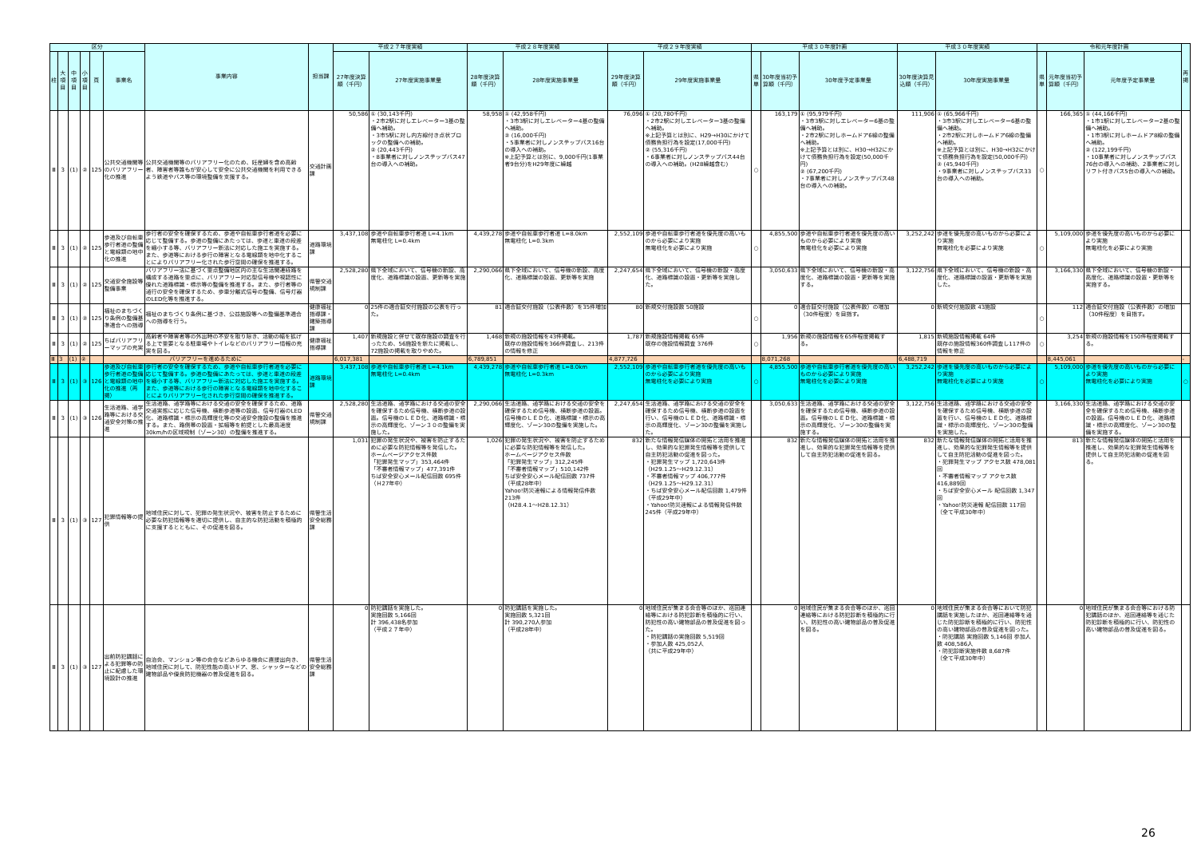| 区分 | | | | | | 事業内容 | 担当課 | 平成２７年度実績 | | 平成２８年度実績 | | 平成２９年度実績 | | 平成３０年度計画 | | | 平成３０年度実績 | | 令和元年度計画 | | | 再掲 |
| --- | --- | --- | --- | --- | --- | --- | --- | --- | --- | --- | --- | --- | --- | --- | --- | --- | --- | --- | --- | --- | --- | --- |
| 柱 | 大項目 | 中項目 | 小項目 | 頁 | 事業名 | | | 27年度決算額（千円） | 27年度実施事業量 | 28年度決算額（千円） | 28年度実施事業量 | 29年度決算額（千円） | 29年度実施事業量 | 県単 | 30年度当初予算額（千円） | 30年度予定事業量 | 30年度決算見込額（千円） | 30年度実施事業量 | 県単 | 元年度当初予算額（千円） | 元年度予定事業量 | |
| Ⅲ | 3 | (1) | ② | 125 | 公共交通機関等のバリアフリー化の推進 | 公共交通機関等のバリアフリー化のため、妊産婦を含め高齢者、障害者等誰もが安心して安全に公共交通機関を利用できるよう鉄道やバス等の環境整備を支援する。 | 交通計画課 | 50,586 | ① (30,143千円) ・2市2駅に対しエレベーター3基の整備へ補助。 ・3市5駅に対し内方線付き点状ブロックの整備への補助。 ② (20,443千円) ・8事業者に対しノンステップバス47台の導入への補助。 | 58,958 | ① (42,958千円) ・3市3駅に対しエレベーター4基の整備へ補助。 ② (16,000千円) ・5事業者に対しノンステップバス16台の導入への補助。 ※上記予算とは別に、9,000千円(1事業者9台分)をH29年度に繰越 | 76,096 | ① (20,780千円) ・2市2駅に対しエレベーター3基の整備へ補助。 ※上記予算とは別に、H29→H30にかけて債務負担行為を設定(17,000千円) ② (55,316千円) ・6事業者に対しノンステップバス44台の導入への補助。(H28繰越含む) | ○ | 163,179 | ① (95,979千円) ・3市3駅に対しエレベーター6基の整備へ補助。 ・2市2駅に対しホームドア6線の整備へ補助。 ※上記予算とは別に、H30→H32にかけて債務負担行為を設定(50,000千円) ② (67,200千円) ・7事業者に対しノンステップバス48台の導入への補助。 | 111,906 | ① (65,966千円) ・3市3駅に対しエレベーター6基の整備へ補助。 ・2市2駅に対しホームドア6線の整備へ補助。 ※上記予算とは別に、H30→H32にかけて債務負担行為を設定(50,000千円) ② (45,940千円) ・9事業者に対しノンステップバス33台の導入への補助。 | ○ | 166,365 | ① (44,166千円) ・1市1駅に対しエレベーター2基の整備へ補助。 ・1市3駅に対しホームドア8線の整備へ補助。 ② (122,199千円) ・10事業者に対しノンステップバス76台の導入への補助、2事業者に対しリフト付きバス5台の導入への補助。 | |
| Ⅲ | 3 | (1) | ② | 125 | 歩道及び自転車歩行者道の整備と電線類の地中化の推進 | 歩行者の安全を確保するため、歩道や自転車歩行者道を必要に応じて整備する。歩道の整備にあたっては、歩道と車道の段差を縮小する等、バリアフリー新法に対応した施工を実施する。また、歩道等における歩行の障害となる電線類を地中化することによりバリアフリー化された歩行空間の確保を推進する。 | 道路環境課 | 3,437,108 | 歩道や自転車歩行者道 L=4.1km 無電柱化 L=0.4km | 4,439,278 | 歩道や自転車歩行者道 L=8.0km 無電柱化 L=0.3km | 2,552,109 | 歩道や自転車歩行者道を優先度の高いものから必要により実施 無電柱化を必要により実施 | ○ | 4,855,500 | 歩道や自転車歩行者道を優先度の高いものから必要により実施 無電柱化を必要により実施 | 3,252,242 | 歩道を優先度の高いものから必要により実施 無電柱化を必要により実施 | ○ | 5,109,000 | 歩道を優先度の高いものから必要により実施 無電柱化を必要により実施 | |
| Ⅲ | 3 | (1) | ② | 125 | 交通安全施設等整備事業 | バリアフリー法に基づく重点整備地区内の主な生活関連経路を構成する道路を重点に、バリアフリー対応型信号機や視認性に優れた道路標識・標示等の整備を推進する。また、歩行者等の通行の安全を確保するため、歩車分離式信号の整備、信号灯器のLED化等を推進する。 | 県警交通規制課 | 2,528,280 | 県下全域において、信号機の新設、高度化、道路標識の設置、更新等を実施 | 2,290,066 | 県下全域において、信号機の新設、高度化、道路標識の設置、更新等を実施 | 2,247,654 | 県下全域において、信号機の新設・高度化、道路標識の設置・更新等を実施した。 | | 3,050,633 | 県下全域において、信号機の新設・高度化、道路標識の設置・更新等を実施する。 | 3,122,756 | 県下全域において、信号機の新設・高度化、道路標識の設置・更新等を実施した。 | | 3,166,330 | 県下全域において、信号機の新設・高度化、道路標識の設置・更新等を実施する。 | |
| Ⅲ | 3 | (1) | ② | 125 | 福祉のまちづくり条例の整備基準適合への指導 | 福祉のまちづくり条例に基づき、公益施設等への整備基準適合への指導を行う。 | 健康福祉指導課・建築指導課 | 0 | 25件の適合証交付施設の公表を行った。 | 81 | 適合証交付施設（公表件数）を35件増加 | 80 | 新規交付施設数 50施設 | ○ | 0 | 適合証交付施設（公表件数）の増加（30件程度）を目指す。 | 0 | 新規交付施設数 43施設 | ○ | 112 | 適合証交付施設（公表件数）の増加（30件程度）を目指す。 | |
| Ⅲ | 3 | (1) | ② | 125 | ちばバリアフリーマップの充実 | 高齢者や障害者等の外出時の不安を取り除き、活動の幅を拡げる上で重要となる駐車場やトイレなどのバリアフリー情報の充実を図る。 | 健康福祉指導課 | 1,407 | 新規施設と併せて既存施設の調査を行ったため、56施設を新たに掲載し、72施設の掲載を取りやめた。 | 1,468 | 新規の施設情報を43件掲載。 既存の施設情報を366件調査し、213件の情報を修正 | 1,787 | 新規施設情報掲載 65件 既存の施設情報調査 376件 | ○ | 1,956 | 新規の施設情報を65件程度掲載する。 | 1,815 | 新規施設情報掲載 64件 既存の施設情報360件調査し117件の情報を修正 | ○ | 3,254 | 新規の施設情報を150件程度掲載する。 | |
| Ⅲ | 3 | (1) | ② | | バリアフリーを進めるために | | | 6,017,381 | | 6,789,851 | | 4,877,726 | | | 8,071,268 | | 6,488,719 | | | 8,445,061 | | - |
| Ⅲ | 3 | (1) | ③ | 126 | 歩道及び自転車歩行者道の整備と電線類の地中化の推進（再掲） | 歩行者の安全を確保するため、歩道や自転車歩行者道を必要に応じて整備する。歩道の整備にあたっては、歩道と車道の段差を縮小する等、バリアフリー新法に対応した施工を実施する。また、歩道等における歩行の障害となる電線類を地中化することによりバリアフリー化された歩行空間の確保を推進する。 | 道路環境課 | 3,437,108 | 歩道や自転車歩行者道 L=4.1km 無電柱化 L=0.4km | 4,439,278 | 歩道や自転車歩行者道 L=8.0km 無電柱化 L=0.3km | 2,552,109 | 歩道や自転車歩行者道を優先度の高いものから必要により実施 無電柱化を必要により実施 | ○ | 4,855,500 | 歩道や自転車歩行者道を優先度の高いものから必要により実施 無電柱化を必要により実施 | 3,252,242 | 歩道を優先度の高いものから必要により実施 無電柱化を必要により実施 | ○ | 5,109,000 | 歩道を優先度の高いものから必要により実施 無電柱化を必要により実施 | ○ |
| Ⅲ | 3 | (1) | ③ | 126 | 生活道路、通学路等における交通安全対策の推進 | 生活道路、通学路等における交通の安全を確保するため、道路交通実態に応じた信号機、横断歩道等の設置、信号灯器のLED化、道路標識・標示の高輝度化等の交通安全施設の整備を推進する。また、路側帯の設置・拡幅等を前提とした最高速度30km/hの区域規制（ゾーン30）の整備を推進する。 | 県警交通規制課 | 2,528,280 | 生活道路、通学路における交通の安全を確保するため信号機、横断歩道の設置。信号機のＬＥＤ化、道路標識・標示の高輝度化、ゾーン３０の整備を実施した。 | 2,290,066 | 生活道路、通学路における交通の安全を確保するため信号機、横断歩道の設置。信号機のＬＥＤ化、道路標識・標示の高輝度化、ゾーン30の整備を実施した。 | 2,247,654 | 生活道路、通学路における交通の安全を確保するため信号機、横断歩道の設置を行い、信号機のＬＥＤ化、道路標識・標示の高輝度化、ゾーン30の整備を実施した。 | | 3,050,633 | 生活道路、通学路における交通の安全を確保するため信号機、横断歩道の設置。信号機のＬＥＤ化、道路標識・標示の高輝度化、ゾーン30の整備を実施する。 | 3,122,756 | 生活道路、通学路における交通の安全を確保するため信号機、横断歩道の設置を行い、信号機のＬＥＤ化、道路標識・標示の高輝度化、ゾーン30の整備を実施した。 | | 3,166,330 | 生活道路、通学路における交通の安全を確保するため信号機、横断歩道の設置。信号機のＬＥＤ化、道路標識・標示の高輝度化、ゾーン30の整備を実施する。 | |
| Ⅲ | 3 | (1) | ③ | 127 | 犯罪情報等の提供 | 地域住民に対して、犯罪の発生状況や、被害を防止するために必要な防犯情報等を適切に提供し、自主的な防犯活動を積極的に支援するとともに、その促進を図る。 | 県警生活安全総務課 | 1,031 | 犯罪の発生状況や、被害を防止するために必要な防犯情報等を発信した。 ホームページアクセス件数 「犯罪発生マップ」353,464件 「不審者情報マップ」477,391件 ちば安全安心メール配信回数 695件 （Ｈ27年中） | 1,026 | 犯罪の発生状況や、被害を防止するために必要な防犯情報等を発信した。 ホームページアクセス件数 「犯罪発生マップ」312,245件 「不審者情報マップ」510,142件 ちば安全安心メール配信回数 737件 （平成28年中） Yahoo!防災速報による情報発信件数 213件 （H28.4.1～H28.12.31） | 832 | 新たな情報発信媒体の開拓と活用を推進し、効果的な犯罪発生情報等を提供して自主防犯活動の促進を図った。 ・犯罪発生マップ 1,720,643件（H29.1.25～H29.12.31） ・不審者情報マップ 406,777件（H29.1.25～H29.12.31） ・ちば安全安心メール配信回数 1,479件（平成29年中） ・Yahoo!防災速報による情報発信件数 245件（平成29年中） | | 832 | 新たな情報発信媒体の開拓と活用を推進し、効果的な犯罪発生情報等を提供して自主防犯活動の促進を図る。 | 832 | 新たな情報発信媒体の開拓と活用を推進し、効果的な犯罪発生情報等を提供して自主防犯活動の促進を図った。 ・犯罪発生マップ アクセス数 478,081回 ・不審者情報マップ アクセス数 416,889回 ・ちば安全安心メール 配信回数 1,347回 ・Yahoo!防災速報 配信回数 117回 （全て平成30年中） | | 813 | 新たな情報発信媒体の開拓と活用を推進し、効果的な犯罪発生情報等を提供して自主防犯活動の促進を図る。 | |
| Ⅲ | 3 | (1) | ③ | 127 | 出前防犯講話による犯罪等の防止に配慮した環境設計の推進 | 自治会、マンション等の会合などあらゆる機会に直接出向き、地域住民に対して、防犯性能の高いドア、窓、シャッターなどの建物部品や優良防犯機器の普及促進を図る。 | 県警生活安全総務課 | 0 | 防犯講話を実施した。 実施回数 5,166回 計 396,438名参加 （平成２７年中） | 0 | 防犯講話を実施した。 実施回数 5,321回 計 390,270人参加 （平成28年中） | 0 | 地域住民が集まる会合等のほか、巡回連絡等における防犯診断を積極的に行い、防犯性の高い建物部品の普及促進を図った。 ・防犯講話の実施回数 5,519回 ・参加人数 425,052人 （共に平成29年中） | | 0 | 地域住民が集まる会合等のほか、巡回連絡等における防犯診断を積極的に行い、防犯性の高い建物部品の普及促進を図る。 | 0 | 地域住民が集まる会合等において防犯講話を実施したほか、巡回連絡等を通じた防犯診断を積極的に行い、防犯性の高い建物部品の普及促進を図った。 ・防犯講話 実施回数 5,146回 参加人数 408,586人 ・防犯診断実施件数 8,687件 （全て平成30年中） | | 0 | 地域住民が集まる会合等における防犯講話のほか、巡回連絡等を通じた防犯診断を積極的に行い、防犯性の高い建物部品の普及促進を図る。 | |
26